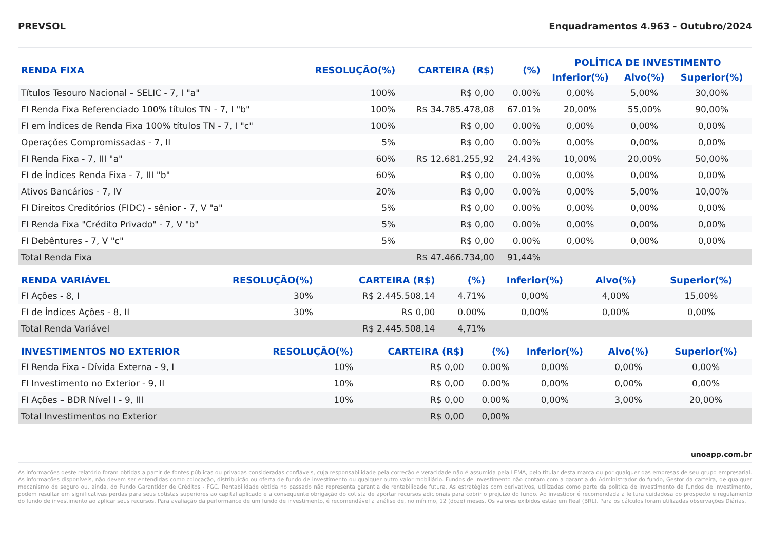PREVSOL Enquadramentos 4.963 - Outubro/2024
| RENDA FIXA | RESOLUÇÃO(%) | CARTEIRA (R$) | (%) | POLÍTICA DE INVESTIMENTO | | |
| --- | --- | --- | --- | --- | --- | --- |
| | | | | Inferior(%) | Alvo(%) | Superior(%) |
| Títulos Tesouro Nacional – SELIC - 7, I "a" | 100% | R$ 0,00 | 0.00% | 0,00% | 5,00% | 30,00% |
| FI Renda Fixa Referenciado 100% títulos TN - 7, I "b" | 100% | R$ 34.785.478,08 | 67.01% | 20,00% | 55,00% | 90,00% |
| FI em Índices de Renda Fixa 100% títulos TN - 7, I "c" | 100% | R$ 0,00 | 0.00% | 0,00% | 0,00% | 0,00% |
| Operações Compromissadas - 7, II | 5% | R$ 0,00 | 0.00% | 0,00% | 0,00% | 0,00% |
| FI Renda Fixa - 7, III "a" | 60% | R$ 12.681.255,92 | 24.43% | 10,00% | 20,00% | 50,00% |
| FI de Índices Renda Fixa - 7, III "b" | 60% | R$ 0,00 | 0.00% | 0,00% | 0,00% | 0,00% |
| Ativos Bancários - 7, IV | 20% | R$ 0,00 | 0.00% | 0,00% | 5,00% | 10,00% |
| FI Direitos Creditórios (FIDC) - sênior - 7, V "a" | 5% | R$ 0,00 | 0.00% | 0,00% | 0,00% | 0,00% |
| FI Renda Fixa "Crédito Privado" - 7, V "b" | 5% | R$ 0,00 | 0.00% | 0,00% | 0,00% | 0,00% |
| FI Debêntures - 7, V "c" | 5% | R$ 0,00 | 0.00% | 0,00% | 0,00% | 0,00% |
| Total Renda Fixa | | R$ 47.466.734,00 | 91,44% | | | |
| RENDA VARIÁVEL | RESOLUÇÃO(%) | CARTEIRA (R$) | (%) | Inferior(%) | Alvo(%) | Superior(%) |
| --- | --- | --- | --- | --- | --- | --- |
| FI Ações - 8, I | 30% | R$ 2.445.508,14 | 4.71% | 0,00% | 4,00% | 15,00% |
| FI de Índices Ações - 8, II | 30% | R$ 0,00 | 0.00% | 0,00% | 0,00% | 0,00% |
| Total Renda Variável | | R$ 2.445.508,14 | 4,71% | | | |
| INVESTIMENTOS NO EXTERIOR | RESOLUÇÃO(%) | CARTEIRA (R$) | (%) | Inferior(%) | Alvo(%) | Superior(%) |
| --- | --- | --- | --- | --- | --- | --- |
| FI Renda Fixa - Dívida Externa - 9, I | 10% | R$ 0,00 | 0.00% | 0,00% | 0,00% | 0,00% |
| FI Investimento no Exterior - 9, II | 10% | R$ 0,00 | 0.00% | 0,00% | 0,00% | 0,00% |
| FI Ações – BDR Nível I - 9, III | 10% | R$ 0,00 | 0.00% | 0,00% | 3,00% | 20,00% |
| Total Investimentos no Exterior | | R$ 0,00 | 0,00% | | | |
unoapp.com.br
As informações deste relatório foram obtidas a partir de fontes públicas ou privadas consideradas confiáveis, cuja responsabilidade pela correção e veracidade não é assumida pela LEMA, pelo titular desta marca ou por qualquer das empresas de seu grupo empresarial. As informações disponíveis, não devem ser entendidas como colocação, distribuição ou oferta de fundo de investimento ou qualquer outro valor mobiliário. Fundos de investimento não contam com a garantia do Administrador do fundo, Gestor da carteira, de qualquer mecanismo de seguro ou, ainda, do Fundo Garantidor de Créditos - FGC. Rentabilidade obtida no passado não representa garantia de rentabilidade futura. As estratégias com derivativos, utilizadas como parte da política de investimento de fundos de investimento, podem resultar em significativas perdas para seus cotistas superiores ao capital aplicado e a consequente obrigação do cotista de aportar recursos adicionais para cobrir o prejuízo do fundo. Ao investidor é recomendada a leitura cuidadosa do prospecto e regulamento do fundo de investimento ao aplicar seus recursos. Para avaliação da performance de um fundo de investimento, é recomendável a análise de, no mínimo, 12 (doze) meses. Os valores exibidos estão em Real (BRL). Para os cálculos foram utilizadas observações Diárias.